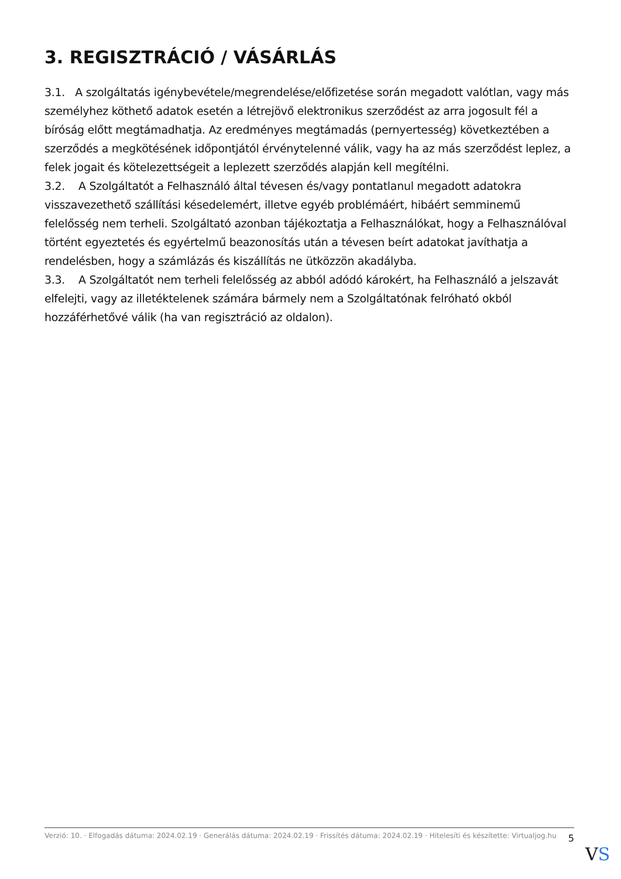3. REGISZTRÁCIÓ / VÁSÁRLÁS
3.1. A szolgáltatás igénybevétele/megrendelése/előfizetése során megadott valótlan, vagy más személyhez köthető adatok esetén a létrejövő elektronikus szerződést az arra jogosult fél a bíróság előtt megtámadhatja. Az eredményes megtámadás (pernyertesség) következtében a szerződés a megkötésének időpontjától érvénytelenné válik, vagy ha az más szerződést leplez, a felek jogait és kötelezettségeit a leplezett szerződés alapján kell megítélni.
3.2. A Szolgáltatót a Felhasználó által tévesen és/vagy pontatlanul megadott adatokra visszavezethető szállítási késedelemért, illetve egyéb problémáért, hibáért semminemű felelősség nem terheli. Szolgáltató azonban tájékoztatja a Felhasználókat, hogy a Felhasználóval történt egyeztetés és egyértelmű beazonosítás után a tévesen beírt adatokat javíthatja a rendelésben, hogy a számlázás és kiszállítás ne ütközzön akadályba.
3.3. A Szolgáltatót nem terheli felelősség az abból adódó károkért, ha Felhasználó a jelszavát elfelejti, vagy az illetéktelenek számára bármely nem a Szolgáltatónak felróható okból hozzáférhetővé válik (ha van regisztráció az oldalon).
Verzió: 10. · Elfogadás dátuma: 2024.02.19 · Generálás dátuma: 2024.02.19 · Frissítés dátuma: 2024.02.19 · Hitelesíti és készítette: Virtualjog.hu
5
VS